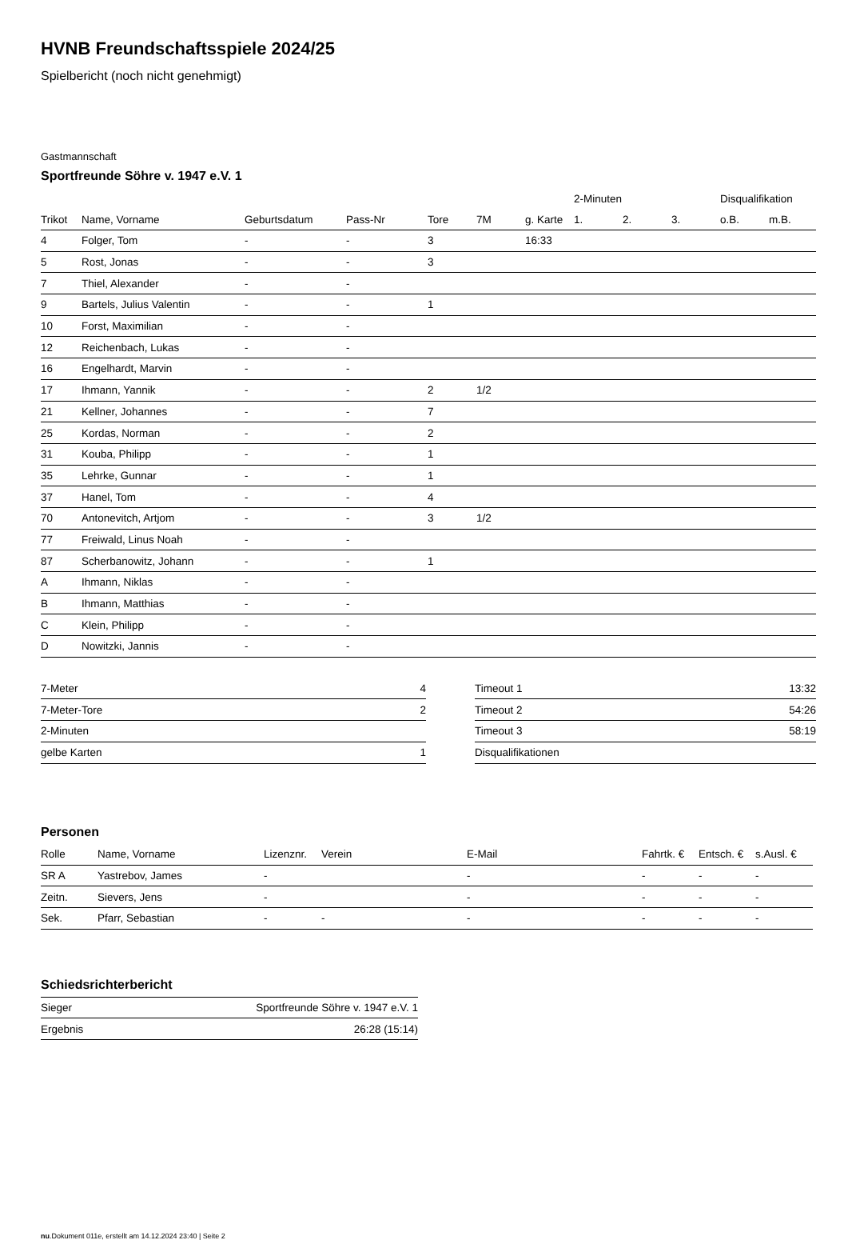HVNB Freundschaftsspiele 2024/25
Spielbericht (noch nicht genehmigt)
Gastmannschaft
Sportfreunde Söhre v. 1947 e.V. 1
| | | | | | | | 2-Minuten | | | Disqualifikation | |
| --- | --- | --- | --- | --- | --- | --- | --- | --- | --- | --- | --- |
| Trikot | Name, Vorname | Geburtsdatum | Pass-Nr | Tore | 7M | g. Karte | 1. | 2. | 3. | o.B. | m.B. |
| 4 | Folger, Tom | - | - | 3 | | 16:33 | | | | | |
| 5 | Rost, Jonas | - | - | 3 | | | | | | | |
| 7 | Thiel, Alexander | - | - | | | | | | | | |
| 9 | Bartels, Julius Valentin | - | - | 1 | | | | | | | |
| 10 | Forst, Maximilian | - | - | | | | | | | | |
| 12 | Reichenbach, Lukas | - | - | | | | | | | | |
| 16 | Engelhardt, Marvin | - | - | | | | | | | | |
| 17 | Ihmann, Yannik | - | - | 2 | 1/2 | | | | | | |
| 21 | Kellner, Johannes | - | - | 7 | | | | | | | |
| 25 | Kordas, Norman | - | - | 2 | | | | | | | |
| 31 | Kouba, Philipp | - | - | 1 | | | | | | | |
| 35 | Lehrke, Gunnar | - | - | 1 | | | | | | | |
| 37 | Hanel, Tom | - | - | 4 | | | | | | | |
| 70 | Antonevitch, Artjom | - | - | 3 | 1/2 | | | | | | |
| 77 | Freiwald, Linus Noah | - | - | | | | | | | | |
| 87 | Scherbanowitz, Johann | - | - | 1 | | | | | | | |
| A | Ihmann, Niklas | - | - | | | | | | | | |
| B | Ihmann, Matthias | - | - | | | | | | | | |
| C | Klein, Philipp | - | - | | | | | | | | |
| D | Nowitzki, Jannis | - | - | | | | | | | | |
| 7-Meter | 4 |
| 7-Meter-Tore | 2 |
| 2-Minuten | |
| gelbe Karten | 1 |
| Timeout 1 | 13:32 |
| Timeout 2 | 54:26 |
| Timeout 3 | 58:19 |
| Disqualifikationen | |
Personen
| Rolle | Name, Vorname | Lizenznr. | Verein | E-Mail | Fahrtk. € | Entsch. € | s.Ausl. € |
| --- | --- | --- | --- | --- | --- | --- | --- |
| SR A | Yastrebov, James | - | | - | - | - | - |
| Zeitn. | Sievers, Jens | - | | - | - | - | - |
| Sek. | Pfarr, Sebastian | - | - | - | - | - | - |
Schiedsrichterbericht
| Sieger | Sportfreunde Söhre v. 1947 e.V. 1 |
| Ergebnis | 26:28 (15:14) |
nu.Dokument 011e, erstellt am 14.12.2024 23:40 | Seite 2